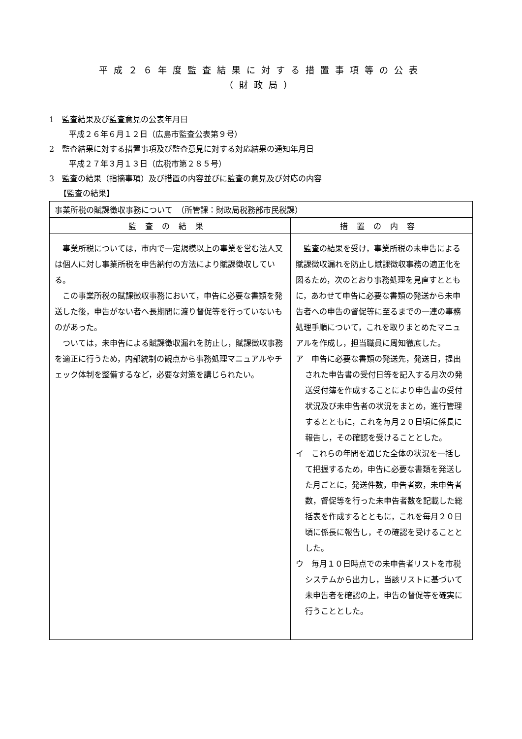平成２６年度監査結果に対する措置事項等の公表
（財政局）
1　監査結果及び監査意見の公表年月日
平成２６年６月１２日（広島市監査公表第９号）
2　監査結果に対する措置事項及び監査意見に対する対応結果の通知年月日
平成２７年３月１３日（広税市第２８５号）
3　監査の結果（指摘事項）及び措置の内容並びに監査の意見及び対応の内容
【監査の結果】
| 事業所税の賦課徴収事務について （所管課：財政局税務部市民税課） | |
| 監査の結果 | 措置の内容 |
| 事業所税については，市内で一定規模以上の事業を営む法人又は個人に対し事業所税を申告納付の方法により賦課徴収している。 この事業所税の賦課徴収事務において，申告に必要な書類を発送した後，申告がない者へ長期間に渡り督促等を行っていないものがあった。 ついては，未申告による賦課徴収漏れを防止し，賦課徴収事務を適正に行うため，内部統制の観点から事務処理マニュアルやチェック体制を整備するなど，必要な対策を講じられたい。 | 監査の結果を受け，事業所税の未申告による賦課徴収漏れを防止し賦課徴収事務の適正化を図るため，次のとおり事務処理を見直すとともに，あわせて申告に必要な書類の発送から未申告者への申告の督促等に至るまでの一連の事務処理手順について，これを取りまとめたマニュアルを作成し，担当職員に周知徹底した。 ア 申告に必要な書類の発送先，発送日，提出された申告書の受付日等を記入する月次の発送受付簿を作成することにより申告書の受付状況及び未申告者の状況をまとめ，進行管理するとともに，これを毎月２０日頃に係長に報告し，その確認を受けることとした。 イ これらの年間を通じた全体の状況を一括して把握するため，申告に必要な書類を発送した月ごとに，発送件数，申告者数，未申告者数，督促等を行った未申告者数を記載した総括表を作成するとともに，これを毎月２０日頃に係長に報告し，その確認を受けることとした。 ウ 毎月１０日時点での未申告者リストを市税システムから出力し，当該リストに基づいて未申告者を確認の上，申告の督促等を確実に行うこととした。 |